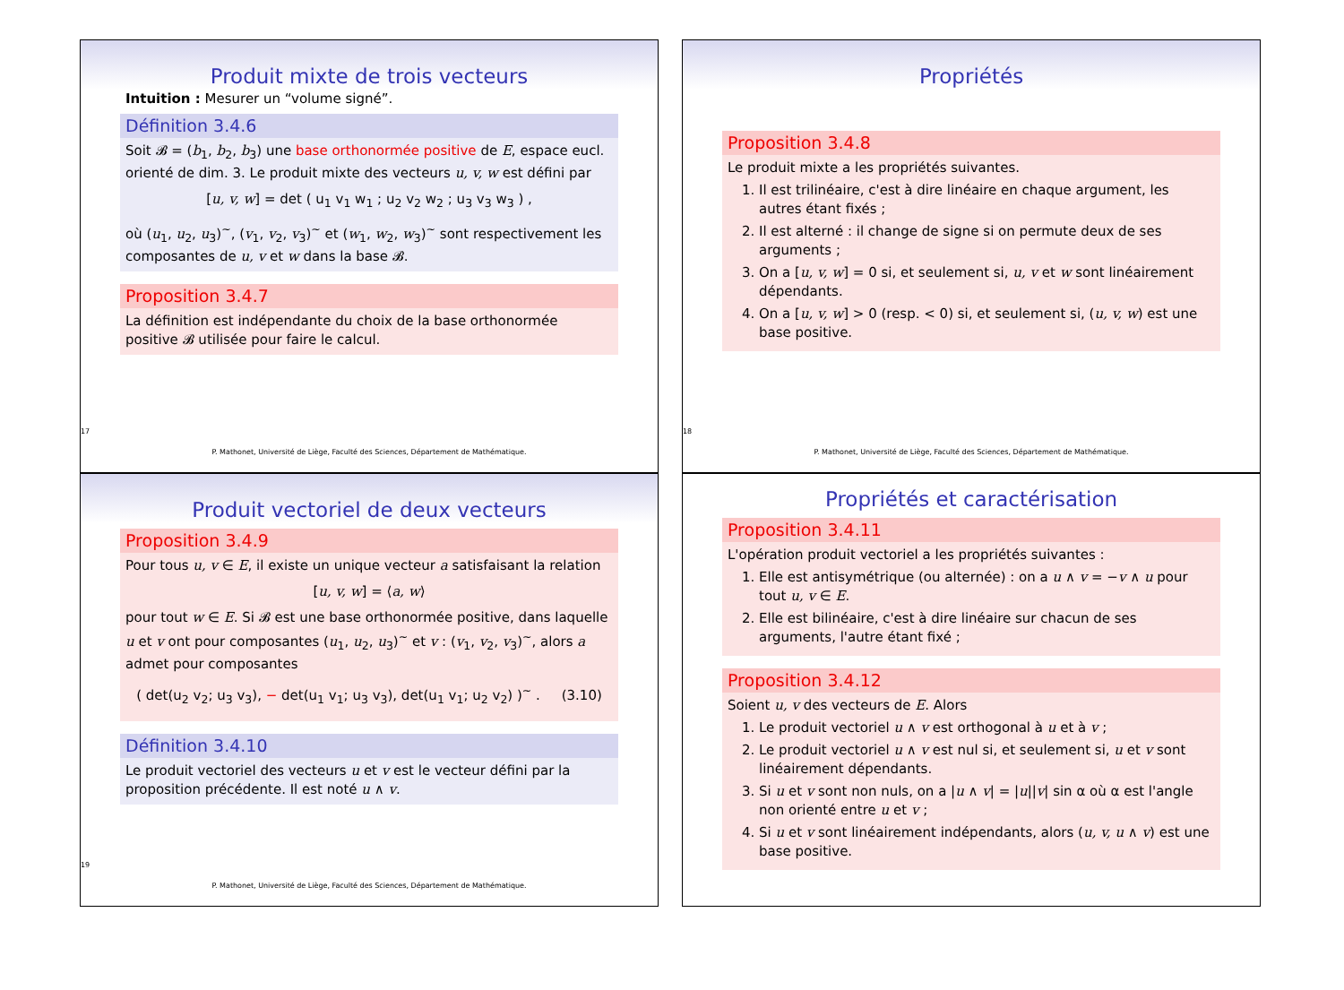Produit mixte de trois vecteurs
Intuition : Mesurer un “volume signé”.
Définition 3.4.6
Soit 𝓑 = (b<sub>1</sub>, b<sub>2</sub>, b<sub>3</sub>) une base orthonormée positive de E, espace eucl. orienté de dim. 3. Le produit mixte des vecteurs u, v, w est défini par
[u, v, w] = det ( u<sub>1</sub> v<sub>1</sub> w<sub>1</sub> ; u<sub>2</sub> v<sub>2</sub> w<sub>2</sub> ; u<sub>3</sub> v<sub>3</sub> w<sub>3</sub> ) ,
où (u<sub>1</sub>, u<sub>2</sub>, u<sub>3</sub>)<sup>~</sup>, (v<sub>1</sub>, v<sub>2</sub>, v<sub>3</sub>)<sup>~</sup> et (w<sub>1</sub>, w<sub>2</sub>, w<sub>3</sub>)<sup>~</sup> sont respectivement les composantes de u, v et w dans la base 𝓑.
Proposition 3.4.7
La définition est indépendante du choix de la base orthonormée positive 𝓑 utilisée pour faire le calcul.
17
P. Mathonet, Université de Liège, Faculté des Sciences, Département de Mathématique.
Propriétés
Proposition 3.4.8
Le produit mixte a les propriétés suivantes.
1. Il est trilinéaire, c'est à dire linéaire en chaque argument, les autres étant fixés ;
2. Il est alterné : il change de signe si on permute deux de ses arguments ;
3. On a [u, v, w] = 0 si, et seulement si, u, v et w sont linéairement dépendants.
4. On a [u, v, w] > 0 (resp. < 0) si, et seulement si, (u, v, w) est une base positive.
18
P. Mathonet, Université de Liège, Faculté des Sciences, Département de Mathématique.
Produit vectoriel de deux vecteurs
Proposition 3.4.9
Pour tous u, v ∈ E, il existe un unique vecteur a satisfaisant la relation
[u, v, w] = ⟨a, w⟩
pour tout w ∈ E. Si 𝓑 est une base orthonormée positive, dans laquelle u et v ont pour composantes (u<sub>1</sub>, u<sub>2</sub>, u<sub>3</sub>)<sup>~</sup> et v : (v<sub>1</sub>, v<sub>2</sub>, v<sub>3</sub>)<sup>~</sup>, alors a admet pour composantes
( det(u<sub>2</sub> v<sub>2</sub>; u<sub>3</sub> v<sub>3</sub>), − det(u<sub>1</sub> v<sub>1</sub>; u<sub>3</sub> v<sub>3</sub>), det(u<sub>1</sub> v<sub>1</sub>; u<sub>2</sub> v<sub>2</sub>) )<sup>~</sup> . (3.10)
Définition 3.4.10
Le produit vectoriel des vecteurs u et v est le vecteur défini par la proposition précédente. Il est noté u ∧ v.
19
P. Mathonet, Université de Liège, Faculté des Sciences, Département de Mathématique.
Propriétés et caractérisation
Proposition 3.4.11
L'opération produit vectoriel a les propriétés suivantes :
1. Elle est antisymétrique (ou alternée) : on a u ∧ v = −v ∧ u pour tout u, v ∈ E.
2. Elle est bilinéaire, c'est à dire linéaire sur chacun de ses arguments, l'autre étant fixé ;
Proposition 3.4.12
Soient u, v des vecteurs de E. Alors
1. Le produit vectoriel u ∧ v est orthogonal à u et à v ;
2. Le produit vectoriel u ∧ v est nul si, et seulement si, u et v sont linéairement dépendants.
3. Si u et v sont non nuls, on a |u ∧ v| = |u||v| sin α où α est l'angle non orienté entre u et v ;
4. Si u et v sont linéairement indépendants, alors (u, v, u ∧ v) est une base positive.